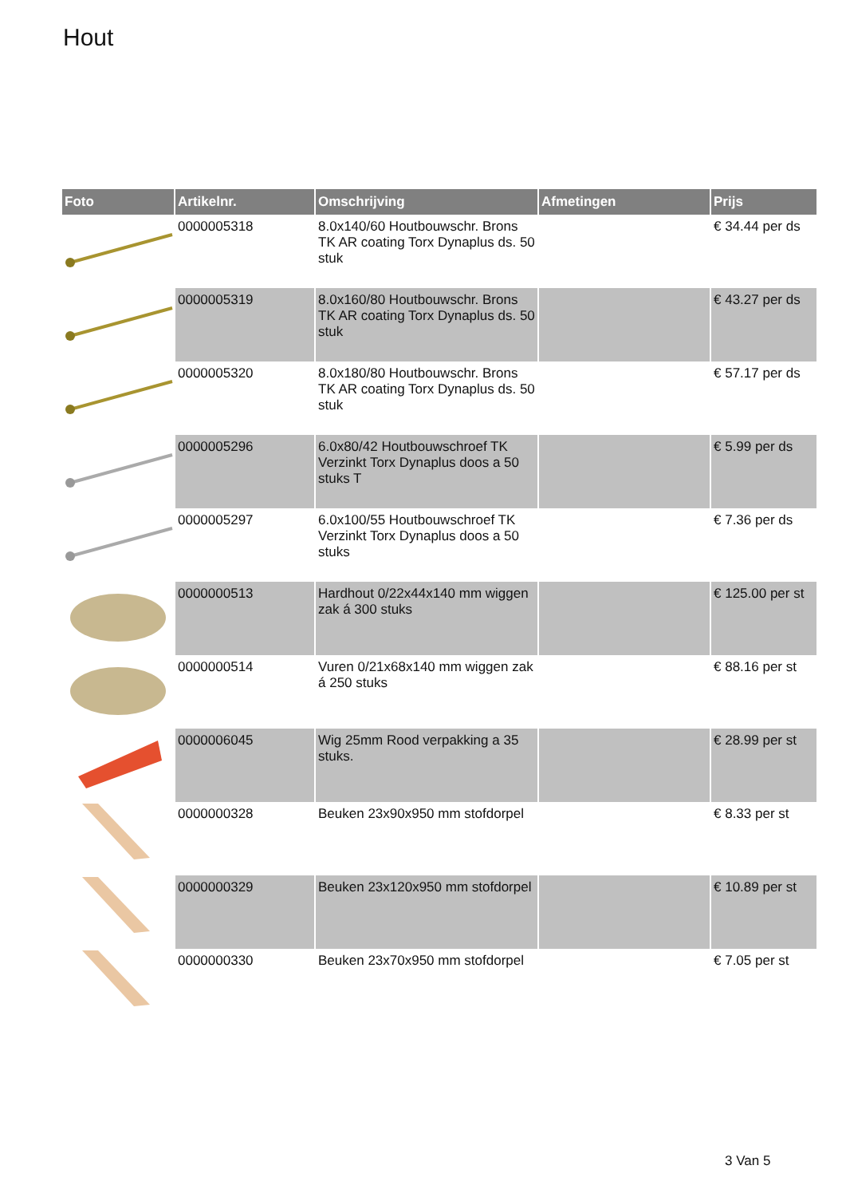Hout
| Foto | Artikelnr. | Omschrijving | Afmetingen | Prijs |
| --- | --- | --- | --- | --- |
| | 0000005318 | 8.0x140/60 Houtbouwschr. Brons TK AR coating Torx Dynaplus ds. 50 stuk | | € 34.44 per ds |
| | 0000005319 | 8.0x160/80 Houtbouwschr. Brons TK AR coating Torx Dynaplus ds. 50 stuk | | € 43.27 per ds |
| | 0000005320 | 8.0x180/80 Houtbouwschr. Brons TK AR coating Torx Dynaplus ds. 50 stuk | | € 57.17 per ds |
| | 0000005296 | 6.0x80/42 Houtbouwschroef TK Verzinkt Torx Dynaplus doos a 50 stuks T | | € 5.99 per ds |
| | 0000005297 | 6.0x100/55 Houtbouwschroef TK Verzinkt Torx Dynaplus doos a 50 stuks | | € 7.36 per ds |
| | 0000000513 | Hardhout 0/22x44x140 mm wiggen zak á 300 stuks | | € 125.00 per st |
| | 0000000514 | Vuren 0/21x68x140 mm wiggen zak á 250 stuks | | € 88.16 per st |
| | 0000006045 | Wig 25mm Rood verpakking a 35 stuks. | | € 28.99 per st |
| | 0000000328 | Beuken 23x90x950 mm stofdorpel | | € 8.33 per st |
| | 0000000329 | Beuken 23x120x950 mm stofdorpel | | € 10.89 per st |
| | 0000000330 | Beuken 23x70x950 mm stofdorpel | | € 7.05 per st |
3 Van 5